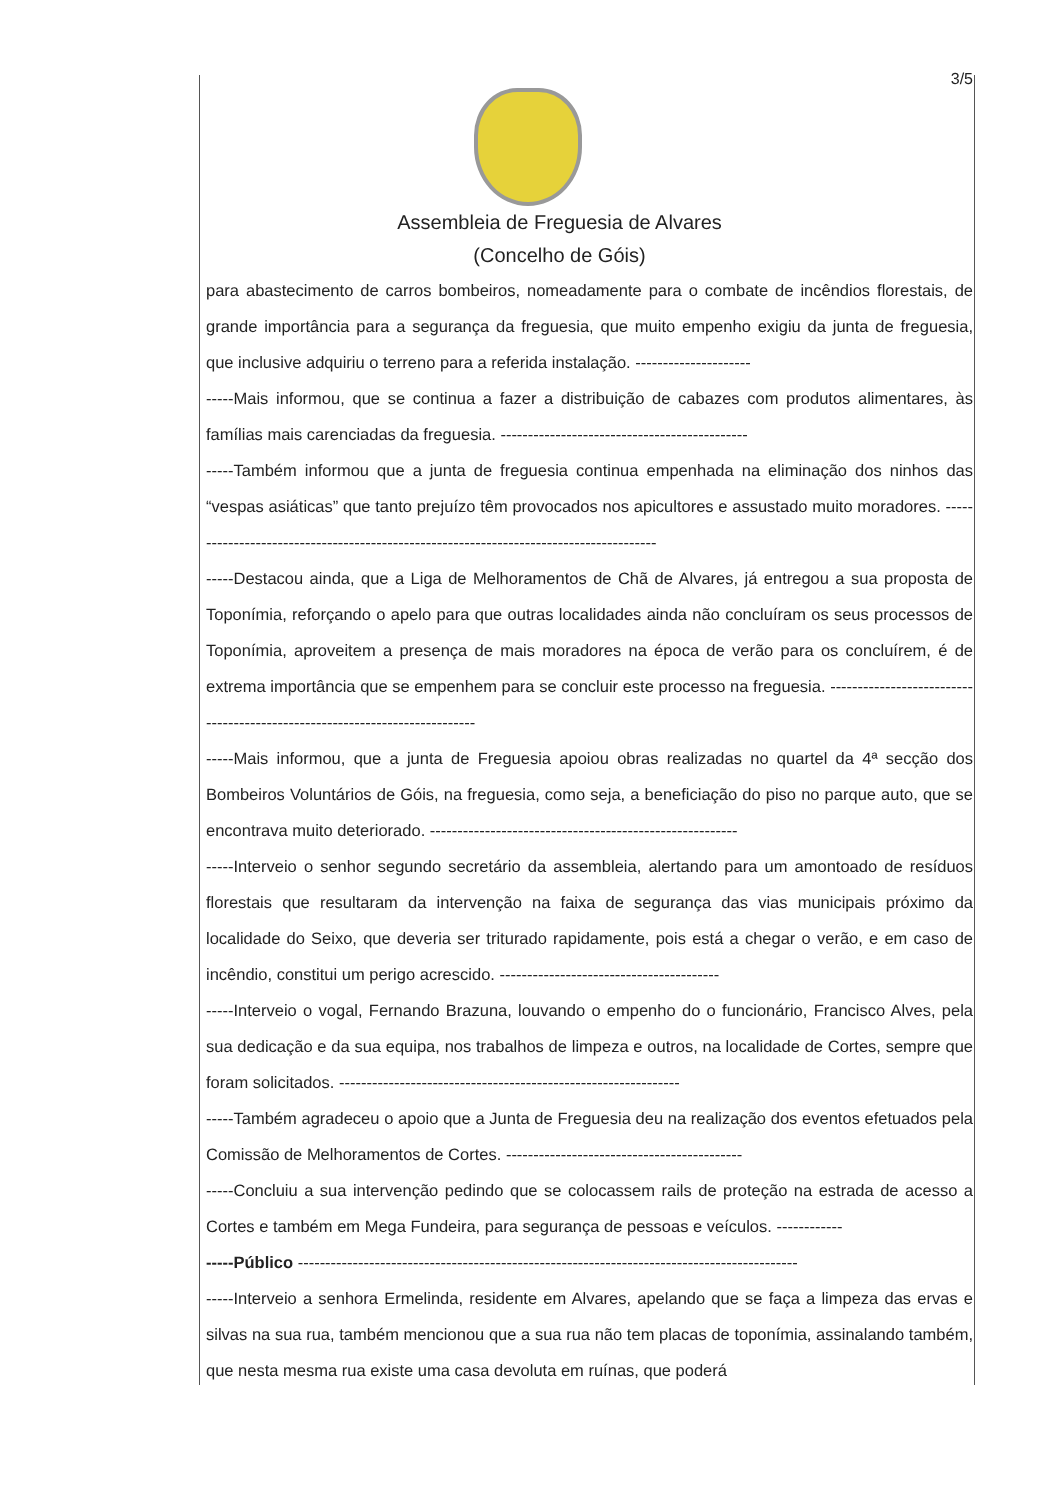3/5
Assembleia de Freguesia de Alvares
(Concelho de Góis)
para abastecimento de carros bombeiros, nomeadamente para o combate de incêndios florestais, de grande importância para a segurança da freguesia, que muito empenho exigiu da junta de freguesia, que inclusive adquiriu o terreno para a referida instalação. ---------------------
-----Mais informou, que se continua a fazer a distribuição de cabazes com produtos alimentares, às famílias mais carenciadas da freguesia. ---------------------------------------------
-----Também informou que a junta de freguesia continua empenhada na eliminação dos ninhos das “vespas asiáticas” que tanto prejuízo têm provocados nos apicultores e assustado muito moradores. ---------------------------------------------------------------------------------------
-----Destacou ainda, que a Liga de Melhoramentos de Chã de Alvares, já entregou a sua proposta de Toponímia, reforçando o apelo para que outras localidades ainda não concluíram os seus processos de Toponímia, aproveitem a presença de mais moradores na época de verão para os concluírem, é de extrema importância que se empenhem para se concluir este processo na freguesia. ---------------------------------------------------------------------------
-----Mais informou, que a junta de Freguesia apoiou obras realizadas no quartel da 4ª secção dos Bombeiros Voluntários de Góis, na freguesia, como seja, a beneficiação do piso no parque auto, que se encontrava muito deteriorado. --------------------------------------------------------
-----Interveio o senhor segundo secretário da assembleia, alertando para um amontoado de resíduos florestais que resultaram da intervenção na faixa de segurança das vias municipais próximo da localidade do Seixo, que deveria ser triturado rapidamente, pois está a chegar o verão, e em caso de incêndio, constitui um perigo acrescido. ----------------------------------------
-----Interveio o vogal, Fernando Brazuna, louvando o empenho do o funcionário, Francisco Alves, pela sua dedicação e da sua equipa, nos trabalhos de limpeza e outros, na localidade de Cortes, sempre que foram solicitados. --------------------------------------------------------------
-----Também agradeceu o apoio que a Junta de Freguesia deu na realização dos eventos efetuados pela Comissão de Melhoramentos de Cortes. -------------------------------------------
-----Concluiu a sua intervenção pedindo que se colocassem rails de proteção na estrada de acesso a Cortes e também em Mega Fundeira, para segurança de pessoas e veículos. ------------
-----Público -------------------------------------------------------------------------------------------
-----Interveio a senhora Ermelinda, residente em Alvares, apelando que se faça a limpeza das ervas e silvas na sua rua, também mencionou que a sua rua não tem placas de toponímia, assinalando também, que nesta mesma rua existe uma casa devoluta em ruínas, que poderá